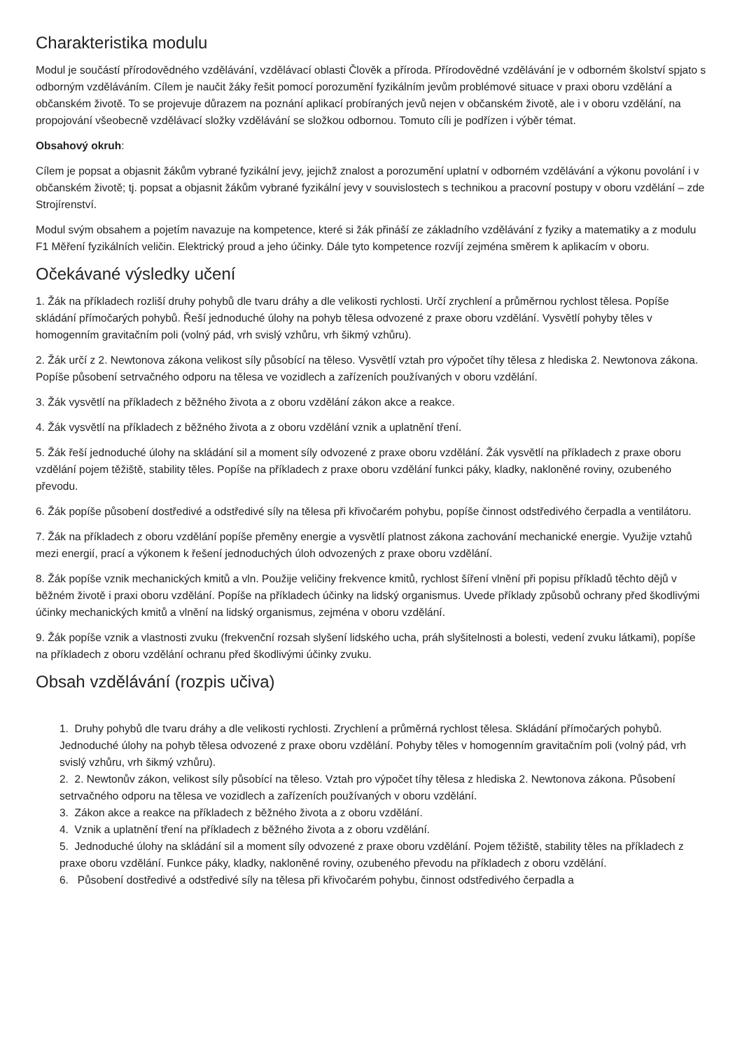Charakteristika modulu
Modul je součástí přírodovědného vzdělávání, vzdělávací oblasti Člověk a příroda. Přírodovědné vzdělávání je v odborném školství spjato s odborným vzděláváním. Cílem je naučit žáky řešit pomocí porozumění fyzikálním jevům problémové situace v praxi oboru vzdělání a občanském životě. To se projevuje důrazem na poznání aplikací probíraných jevů nejen v občanském životě, ale i v oboru vzdělání, na propojování všeobecně vzdělávací složky vzdělávání se složkou odbornou. Tomuto cíli je podřízen i výběr témat.
Obsahový okruh:
Cílem je popsat a objasnit žákům vybrané fyzikální jevy, jejichž znalost a porozumění uplatní v odborném vzdělávání a výkonu povolání i v občanském životě; tj. popsat a objasnit žákům vybrané fyzikální jevy v souvislostech s technikou a pracovní postupy v oboru vzdělání – zde Strojírenství.
Modul svým obsahem a pojetím navazuje na kompetence, které si žák přináší ze základního vzdělávání z fyziky a matematiky a z modulu F1 Měření fyzikálních veličin. Elektrický proud a jeho účinky. Dále tyto kompetence rozvíjí zejména směrem k aplikacím v oboru.
Očekávané výsledky učení
1. Žák na příkladech rozliší druhy pohybů dle tvaru dráhy a dle velikosti rychlosti. Určí zrychlení a průměrnou rychlost tělesa. Popíše skládání přímočarých pohybů. Řeší jednoduché úlohy na pohyb tělesa odvozené z praxe oboru vzdělání. Vysvětlí pohyby těles v homogenním gravitačním poli (volný pád, vrh svislý vzhůru, vrh šikmý vzhůru).
2. Žák určí z 2. Newtonova zákona velikost síly působící na těleso. Vysvětlí vztah pro výpočet tíhy tělesa z hlediska 2. Newtonova zákona. Popíše působení setrvačného odporu na tělesa ve vozidlech a zařízeních používaných v oboru vzdělání.
3. Žák vysvětlí na příkladech z běžného života a z oboru vzdělání zákon akce a reakce.
4. Žák vysvětlí na příkladech z běžného života a z oboru vzdělání vznik a uplatnění tření.
5. Žák řeší jednoduché úlohy na skládání sil a moment síly odvozené z praxe oboru vzdělání. Žák vysvětlí na příkladech z praxe oboru vzdělání pojem těžiště, stability těles. Popíše na příkladech z praxe oboru vzdělání funkci páky, kladky, nakloněné roviny, ozubeného převodu.
6. Žák popíše působení dostředivé a odstředivé síly na tělesa při křivočarém pohybu, popíše činnost odstředivého čerpadla a ventilátoru.
7. Žák na příkladech z oboru vzdělání popíše přeměny energie a vysvětlí platnost zákona zachování mechanické energie. Využije vztahů mezi energií, prací a výkonem k řešení jednoduchých úloh odvozených z praxe oboru vzdělání.
8. Žák popíše vznik mechanických kmitů a vln. Použije veličiny frekvence kmitů, rychlost šíření vlnění při popisu příkladů těchto dějů v běžném životě i praxi oboru vzdělání. Popíše na příkladech účinky na lidský organismus. Uvede příklady způsobů ochrany před škodlivými účinky mechanických kmitů a vlnění na lidský organismus, zejména v oboru vzdělání.
9. Žák popíše vznik a vlastnosti zvuku (frekvenční rozsah slyšení lidského ucha, práh slyšitelnosti a bolesti, vedení zvuku látkami), popíše na příkladech z oboru vzdělání ochranu před škodlivými účinky zvuku.
Obsah vzdělávání (rozpis učiva)
1. Druhy pohybů dle tvaru dráhy a dle velikosti rychlosti. Zrychlení a průměrná rychlost tělesa. Skládání přímočarých pohybů. Jednoduché úlohy na pohyb tělesa odvozené z praxe oboru vzdělání. Pohyby těles v homogenním gravitačním poli (volný pád, vrh svislý vzhůru, vrh šikmý vzhůru).
2. 2. Newtonův zákon, velikost síly působící na těleso. Vztah pro výpočet tíhy tělesa z hlediska 2. Newtonova zákona. Působení setrvačného odporu na tělesa ve vozidlech a zařízeních používaných v oboru vzdělání.
3. Zákon akce a reakce na příkladech z běžného života a z oboru vzdělání.
4. Vznik a uplatnění tření na příkladech z běžného života a z oboru vzdělání.
5. Jednoduché úlohy na skládání sil a moment síly odvozené z praxe oboru vzdělání. Pojem těžiště, stability těles na příkladech z praxe oboru vzdělání. Funkce páky, kladky, nakloněné roviny, ozubeného převodu na příkladech z oboru vzdělání.
6. Působení dostředivé a odstředivé síly na tělesa při křivočarém pohybu, činnost odstředivého čerpadla a